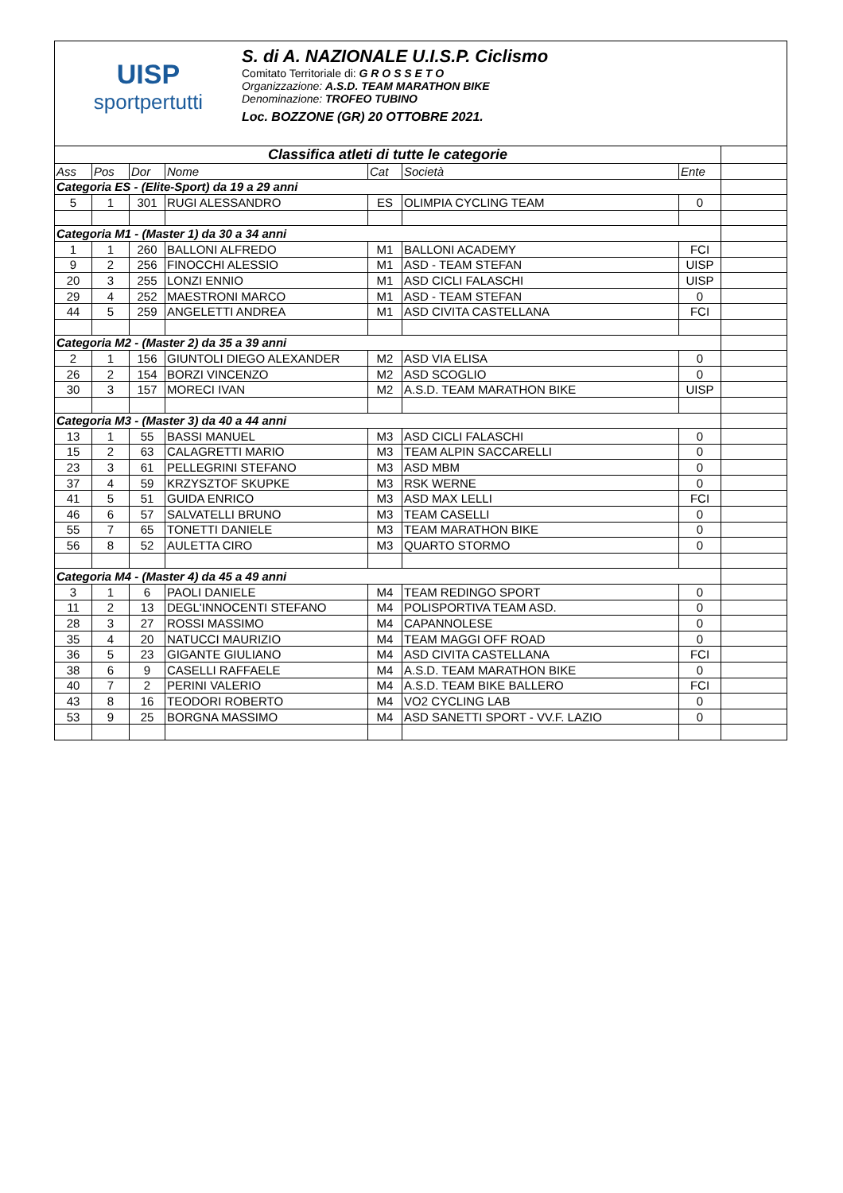UISP
sportpertutti
S. di A. NAZIONALE U.I.S.P. Ciclismo
Comitato Territoriale di: G R O S S E T O
Organizzazione: A.S.D. TEAM MARATHON BIKE
Denominazione: TROFEO TUBINO
Loc. BOZZONE (GR) 20 OTTOBRE 2021.
| Classifica atleti di tutte le categorie | | | | | | | |
| Ass | Pos | Dor | Nome | Cat | Società | Ente | |
| Categoria ES - (Elite-Sport) da 19 a 29 anni | | | | | | | |
| 5 | 1 | 301 | RUGI ALESSANDRO | ES | OLIMPIA CYCLING TEAM | 0 | |
| Categoria M1 - (Master 1) da 30 a 34 anni | | | | | | | |
| 1 | 1 | 260 | BALLONI ALFREDO | M1 | BALLONI ACADEMY | FCI | |
| 9 | 2 | 256 | FINOCCHI ALESSIO | M1 | ASD - TEAM STEFAN | UISP | |
| 20 | 3 | 255 | LONZI ENNIO | M1 | ASD CICLI FALASCHI | UISP | |
| 29 | 4 | 252 | MAESTRONI MARCO | M1 | ASD - TEAM STEFAN | 0 | |
| 44 | 5 | 259 | ANGELETTI ANDREA | M1 | ASD CIVITA CASTELLANA | FCI | |
| Categoria M2 - (Master 2) da 35 a 39 anni | | | | | | | |
| 2 | 1 | 156 | GIUNTOLI DIEGO ALEXANDER | M2 | ASD VIA ELISA | 0 | |
| 26 | 2 | 154 | BORZI VINCENZO | M2 | ASD SCOGLIO | 0 | |
| 30 | 3 | 157 | MORECI IVAN | M2 | A.S.D. TEAM MARATHON BIKE | UISP | |
| Categoria M3 - (Master 3) da 40 a 44 anni | | | | | | | |
| 13 | 1 | 55 | BASSI MANUEL | M3 | ASD CICLI FALASCHI | 0 | |
| 15 | 2 | 63 | CALAGRETTI MARIO | M3 | TEAM ALPIN SACCARELLI | 0 | |
| 23 | 3 | 61 | PELLEGRINI STEFANO | M3 | ASD MBM | 0 | |
| 37 | 4 | 59 | KRZYSZTOF SKUPKE | M3 | RSK WERNE | 0 | |
| 41 | 5 | 51 | GUIDA ENRICO | M3 | ASD MAX LELLI | FCI | |
| 46 | 6 | 57 | SALVATELLI BRUNO | M3 | TEAM CASELLI | 0 | |
| 55 | 7 | 65 | TONETTI DANIELE | M3 | TEAM MARATHON BIKE | 0 | |
| 56 | 8 | 52 | AULETTA CIRO | M3 | QUARTO STORMO | 0 | |
| Categoria M4 - (Master 4) da 45 a 49 anni | | | | | | | |
| 3 | 1 | 6 | PAOLI DANIELE | M4 | TEAM REDINGO SPORT | 0 | |
| 11 | 2 | 13 | DEGL'INNOCENTI STEFANO | M4 | POLISPORTIVA TEAM ASD. | 0 | |
| 28 | 3 | 27 | ROSSI MASSIMO | M4 | CAPANNOLESE | 0 | |
| 35 | 4 | 20 | NATUCCI MAURIZIO | M4 | TEAM MAGGI OFF ROAD | 0 | |
| 36 | 5 | 23 | GIGANTE GIULIANO | M4 | ASD CIVITA CASTELLANA | FCI | |
| 38 | 6 | 9 | CASELLI RAFFAELE | M4 | A.S.D. TEAM MARATHON BIKE | 0 | |
| 40 | 7 | 2 | PERINI VALERIO | M4 | A.S.D. TEAM BIKE BALLERO | FCI | |
| 43 | 8 | 16 | TEODORI ROBERTO | M4 | VO2 CYCLING LAB | 0 | |
| 53 | 9 | 25 | BORGNA MASSIMO | M4 | ASD SANETTI SPORT - VV.F. LAZIO | 0 | |